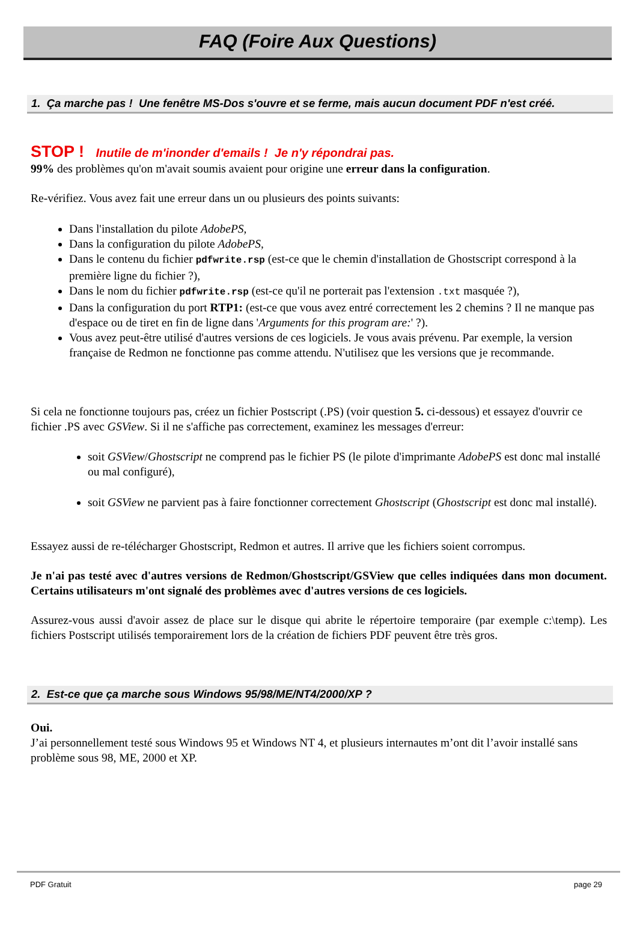FAQ (Foire Aux Questions)
1. Ça marche pas ! Une fenêtre MS-Dos s'ouvre et se ferme, mais aucun document PDF n'est créé.
STOP ! Inutile de m'inonder d'emails ! Je n'y répondrai pas.
99% des problèmes qu'on m'avait soumis avaient pour origine une erreur dans la configuration.
Re-vérifiez. Vous avez fait une erreur dans un ou plusieurs des points suivants:
Dans l'installation du pilote AdobePS,
Dans la configuration du pilote AdobePS,
Dans le contenu du fichier pdfwrite.rsp (est-ce que le chemin d'installation de Ghostscript correspond à la première ligne du fichier ?),
Dans le nom du fichier pdfwrite.rsp (est-ce qu'il ne porterait pas l'extension .txt masquée ?),
Dans la configuration du port RTP1: (est-ce que vous avez entré correctement les 2 chemins ? Il ne manque pas d'espace ou de tiret en fin de ligne dans 'Arguments for this program are:' ?).
Vous avez peut-être utilisé d'autres versions de ces logiciels. Je vous avais prévenu. Par exemple, la version française de Redmon ne fonctionne pas comme attendu. N'utilisez que les versions que je recommande.
Si cela ne fonctionne toujours pas, créez un fichier Postscript (.PS) (voir question 5. ci-dessous) et essayez d'ouvrir ce fichier .PS avec GSView. Si il ne s'affiche pas correctement, examinez les messages d'erreur:
soit GSView/Ghostscript ne comprend pas le fichier PS (le pilote d'imprimante AdobePS est donc mal installé ou mal configuré),
soit GSView ne parvient pas à faire fonctionner correctement Ghostscript (Ghostscript est donc mal installé).
Essayez aussi de re-télécharger Ghostscript, Redmon et autres. Il arrive que les fichiers soient corrompus.
Je n'ai pas testé avec d'autres versions de Redmon/Ghostscript/GSView que celles indiquées dans mon document. Certains utilisateurs m'ont signalé des problèmes avec d'autres versions de ces logiciels.
Assurez-vous aussi d'avoir assez de place sur le disque qui abrite le répertoire temporaire (par exemple c:\temp). Les fichiers Postscript utilisés temporairement lors de la création de fichiers PDF peuvent être très gros.
2. Est-ce que ça marche sous Windows 95/98/ME/NT4/2000/XP ?
Oui.
J’ai personnellement testé sous Windows 95 et Windows NT 4, et plusieurs internautes m’ont dit l’avoir installé sans problème sous 98, ME, 2000 et XP.
PDF Gratuit page 29